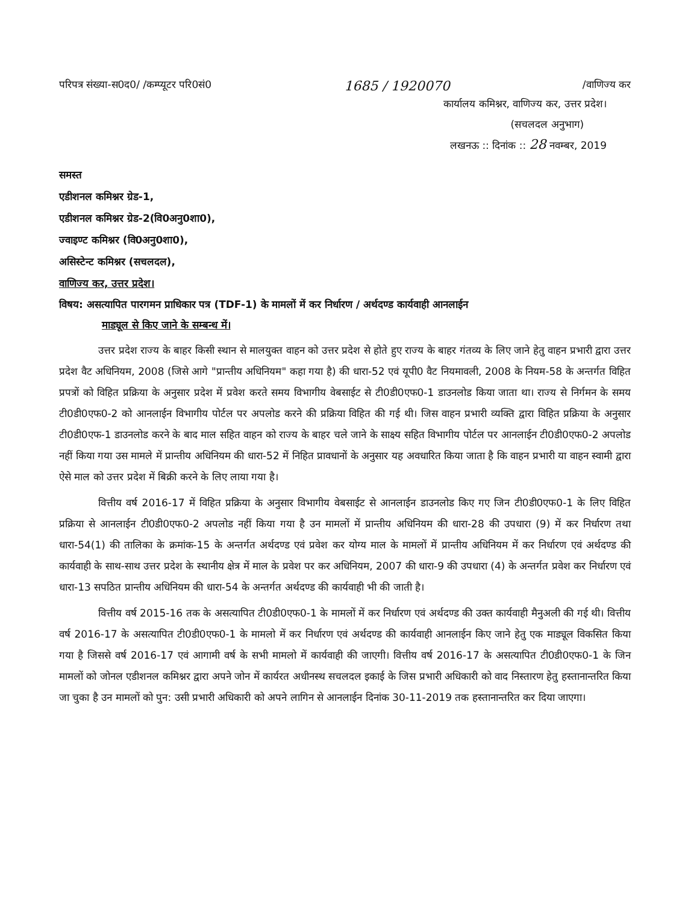परिपत्र संख्या-स0द0/ /कम्प्यूटर परि0सं0 1685 / 1920070 /वाणिज्य कर
कार्यालय कमिश्नर, वाणिज्य कर, उत्तर प्रदेश।
(सचलदल अनुभाग)
लखनऊ :: दिनांक :: 28 नवम्बर, 2019
समस्त
एडीशनल कमिश्नर ग्रेड-1,
एडीशनल कमिश्नर ग्रेड-2(वि0अनु0शा0),
ज्वाइण्ट कमिश्नर (वि0अनु0शा0),
असिस्टेन्ट कमिश्नर (सचलदल),
वाणिज्य कर, उत्तर प्रदेश।
विषय: असत्यापित पारगमन प्राधिकार पत्र (TDF-1) के मामलों में कर निर्धारण / अर्थदण्ड कार्यवाही आनलाईन
माड्यूल से किए जाने के सम्बन्ध में।
उत्तर प्रदेश राज्य के बाहर किसी स्थान से मालयुक्त वाहन को उत्तर प्रदेश से होते हुए राज्य के बाहर गंतव्य के लिए जाने हेतु वाहन प्रभारी द्वारा उत्तर प्रदेश वैट अधिनियम, 2008 (जिसे आगे "प्रान्तीय अधिनियम" कहा गया है) की धारा-52 एवं यूपी0 वैट नियमावली, 2008 के नियम-58 के अन्तर्गत विहित प्रपत्रों को विहित प्रक्रिया के अनुसार प्रदेश में प्रवेश करते समय विभागीय वेबसाईट से टी0डी0एफ0-1 डाउनलोड किया जाता था। राज्य से निर्गमन के समय टी0डी0एफ0-2 को आनलाईन विभागीय पोर्टल पर अपलोड करने की प्रक्रिया विहित की गई थी। जिस वाहन प्रभारी व्यक्ति द्वारा विहित प्रक्रिया के अनुसार टी0डी0एफ-1 डाउनलोड करने के बाद माल सहित वाहन को राज्य के बाहर चले जाने के साक्ष्य सहित विभागीय पोर्टल पर आनलाईन टी0डी0एफ0-2 अपलोड नहीं किया गया उस मामले में प्रान्तीय अधिनियम की धारा-52 में निहित प्रावधानों के अनुसार यह अवधारित किया जाता है कि वाहन प्रभारी या वाहन स्वामी द्वारा ऐसे माल को उत्तर प्रदेश में बिक्री करने के लिए लाया गया है।
वित्तीय वर्ष 2016-17 में विहित प्रक्रिया के अनुसार विभागीय वेबसाईट से आनलाईन डाउनलोड किए गए जिन टी0डी0एफ0-1 के लिए विहित प्रक्रिया से आनलाईन टी0डी0एफ0-2 अपलोड नहीं किया गया है उन मामलों में प्रान्तीय अधिनियम की धारा-28 की उपधारा (9) में कर निर्धारण तथा धारा-54(1) की तालिका के क्रमांक-15 के अन्तर्गत अर्थदण्ड एवं प्रवेश कर योग्य माल के मामलों में प्रान्तीय अधिनियम में कर निर्धारण एवं अर्थदण्ड की कार्यवाही के साथ-साथ उत्तर प्रदेश के स्थानीय क्षेत्र में माल के प्रवेश पर कर अधिनियम, 2007 की धारा-9 की उपधारा (4) के अन्तर्गत प्रवेश कर निर्धारण एवं धारा-13 सपठित प्रान्तीय अधिनियम की धारा-54 के अन्तर्गत अर्थदण्ड की कार्यवाही भी की जाती है।
वित्तीय वर्ष 2015-16 तक के असत्यापित टी0डी0एफ0-1 के मामलों में कर निर्धारण एवं अर्थदण्ड की उक्त कार्यवाही मैनुअली की गई थी। वित्तीय वर्ष 2016-17 के असत्यापित टी0डी0एफ0-1 के मामलो में कर निर्धारण एवं अर्थदण्ड की कार्यवाही आनलाईन किए जाने हेतु एक माड्यूल विकसित किया गया है जिससे वर्ष 2016-17 एवं आगामी वर्ष के सभी मामलो में कार्यवाही की जाएगी। वित्तीय वर्ष 2016-17 के असत्यापित टी0डी0एफ0-1 के जिन मामलों को जोनल एडीशनल कमिश्नर द्वारा अपने जोन में कार्यरत अधीनस्थ सचलदल इकाई के जिस प्रभारी अधिकारी को वाद निस्तारण हेतु हस्तानान्तरित किया जा चुका है उन मामलों को पुन: उसी प्रभारी अधिकारी को अपने लागिन से आनलाईन दिनांक 30-11-2019 तक हस्तानान्तरित कर दिया जाएगा।